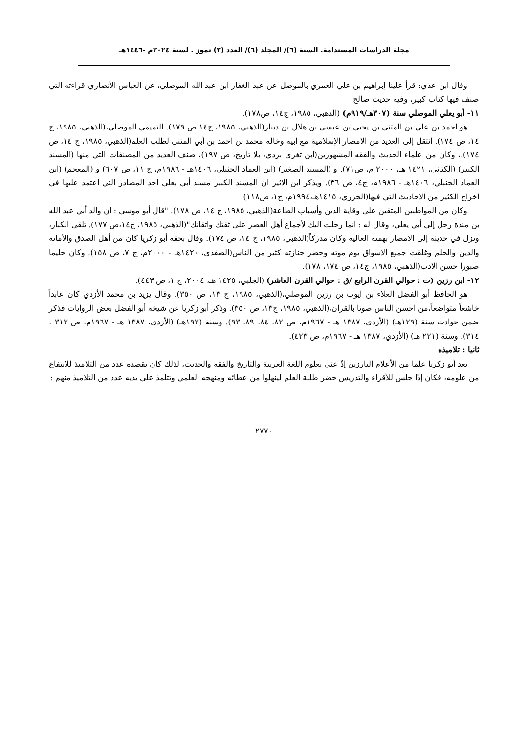مجلة الدراسات المستدامة. السنة (٦)/ المجلد (٦)/ العدد (٣) تموز . لسنة ٢٠٢٤م -١٤٤٦هـ
وقال ابن عدي: قرأ علينا إبراهيم بن علي العمري بالموصل عن عبد الغفار ابن عبد الله الموصلي، عن العباس الأنصاري قراءته التي صنف فيها كتاب كبير، وفيه حديث صالح.
١١- أبو يعلي الموصلي سنة (٣٠٧هـ/٩١٩م) (الذهبي، ١٩٨٥، ج١٤، ص١٧٨).
هو احمد بن علي بن المثنى بن يحيى بن عيسى بن هلال بن دينار(الذهبي، ١٩٨٥، ج١٤،ص ١٧٩). التميمي الموصلي،(الذهبي، ١٩٨٥، ج ١٤، ص ١٧٤). انتقل إلى العديد من الامصار الإسلامية مع ابيه وخاله محمد بن احمد بن أبي المثنى لطلب العلم(الذهبي، ١٩٨٥، ج ١٤، ص ١٧٤).، وكان من علماء الحديث والفقه المشهورين(ابن تغري بردي، بلا تاريخ، ص ١٩٧)، صنف العديد من المصنفات التي منها (المسند الكبير) (الكتاني، ١٤٢١ هـ، ٢٠٠٠ م، ص٧١). و (المسند الصغير) (ابن العماد الحنبلي، ١٤٠٦هـ - ١٩٨٦م، ج ١١، ص ٦٠٧) و (المعجم) (ابن العماد الحنبلي، ١٤٠٦هـ - ١٩٨٦م، ج٤، ص ٣٦). ويذكر ابن الاثير ان المسند الكبير مسند أبي يعلي احد المصادر التي اعتمد عليها في اخراج الكثير من الاحاديث التي فيها(الجزري، ١٤١٥هـ،١٩٩٤م، ج١، ص١١٨).
وكان من المواظبين المتقين على وقاية الدين وأسباب الطاعة(الذهبي، ١٩٨٥، ج ١٤، ص ١٧٨). "قال أبو موسى : ان والد أبي عبد الله بن مندة رحل إلى أبي يعلي، وقال له : انما رحلت اليك لأجماع أهل العصر على ثقتك واتقانك"(الذهبي، ١٩٨٥، ج١٤،ص ١٧٧). تلقى الكبار، ونزل في حديثه إلى الامصار بهمته العالية وكان مدركاً(الذهبي، ١٩٨٥، ج ١٤، ص ١٧٤). وقال بحقه أبو زكريا كان من أهل الصدق والأمانة والدين والحلم وغلقت جميع الاسواق يوم موته وحضر جنازته كثير من الناس(الصفدي، ١٤٢٠هـ - ٢٠٠٠م، ج ٧، ص ١٥٨). وكان حليما صبورا حسن الادب(الذهبي، ١٩٨٥، ج١٤، ص ١٧٤، ١٧٨).
١٢- ابن رزين (ت : حوالي القرن الرابع /ق : حوالي القرن العاشر) (الجلبي، ١٤٢٥ هـ، ٢٠٠٤، ج ١، ص ٤٤٣).
هو الحافظ أبو الفضل العلاء بن ايوب بن رزين الموصلي،(الذهبي، ١٩٨٥، ج ١٣، ص ٣٥٠). وقال يزيد بن محمد الأزدي كان عابداً خاشعاً متواضعاً،من احسن الناس صوتا بالقران،(الذهبي، ١٩٨٥، ج١٣، ص ٣٥٠). وذكر أبو زكريا عن شيخه أبو الفضل بعض الروايات فذكر ضمن حوادث سنة (١٢٩هـ) (الأزدي، ١٣٨٧ هـ - ١٩٦٧م، ص ٨٢، ٨٤، ٨٩، ٩٣). وسنة (١٩٣هـ) (الأزدي، ١٣٨٧ هـ - ١٩٦٧م، ص ٣١٣ ، ٣١٤). وسنة (٢٢١ هـ) (الأزدي، ١٣٨٧ هـ - ١٩٦٧م، ص ٤٢٣).
ثانيا : تلاميذه
يعد أبو زكريا علما من الأعلام البارزين إذْ عني بعلوم اللغة العربية والتاريخ والفقه والحديث، لذلك كان يقصده عدد من التلاميذ للانتفاع من علومه، فكان إذًا جلس للأقراء والتدريس حضر طلبة العلم لينهلوا من عطائه ومنهجه العلمي وتتلمذ على يديه عدد من التلاميذ منهم :
٢٧٧٠